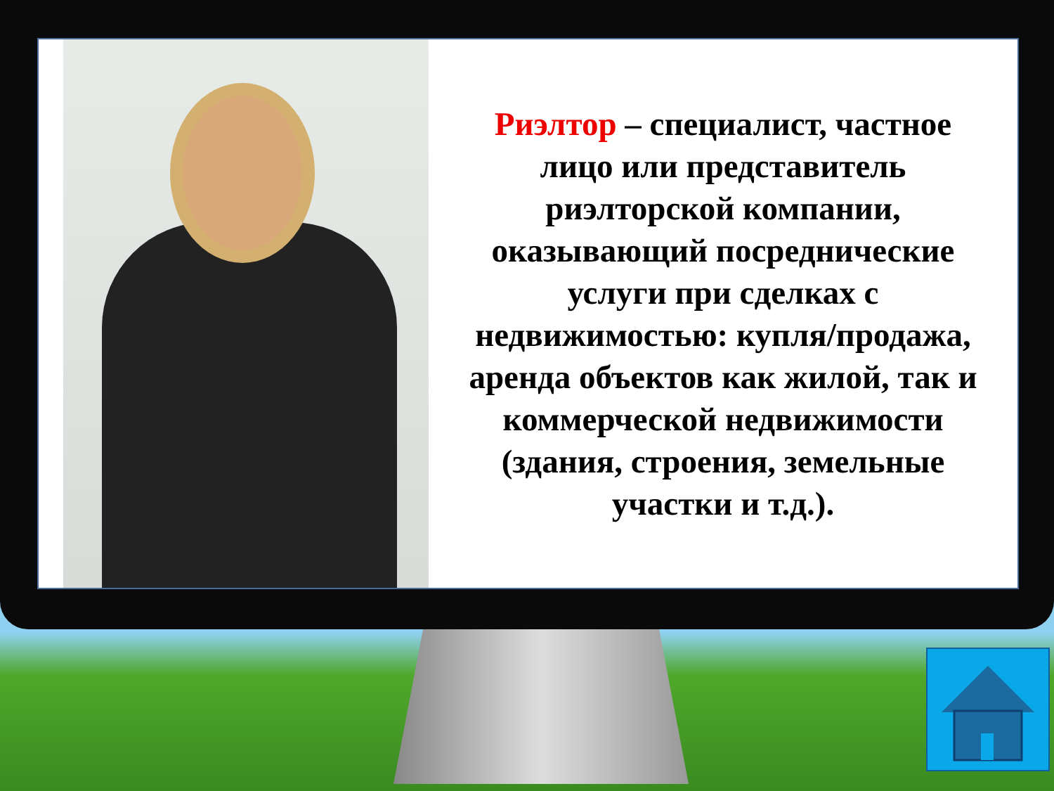Риэлтор – специалист, частное лицо или представитель риэлторской компании, оказывающий посреднические услуги при сделках с недвижимостью: купля/продажа, аренда объектов как жилой, так и коммерческой недвижимости (здания, строения, земельные участки и т.д.).